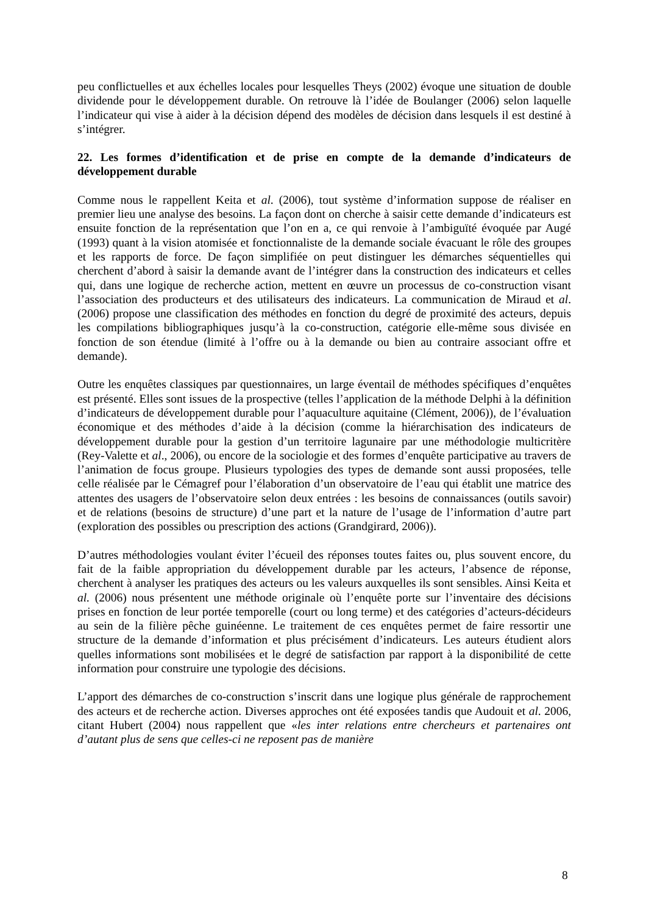peu conflictuelles et aux échelles locales pour lesquelles Theys (2002) évoque une situation de double dividende pour le développement durable. On retrouve là l’idée de Boulanger (2006) selon laquelle l’indicateur qui vise à aider à la décision dépend des modèles de décision dans lesquels il est destiné à s’intégrer.
22. Les formes d’identification et de prise en compte de la demande d’indicateurs de développement durable
Comme nous le rappellent Keita et al. (2006), tout système d’information suppose de réaliser en premier lieu une analyse des besoins. La façon dont on cherche à saisir cette demande d’indicateurs est ensuite fonction de la représentation que l’on en a, ce qui renvoie à l’ambiguïté évoquée par Augé (1993) quant à la vision atomisée et fonctionnaliste de la demande sociale évacuant le rôle des groupes et les rapports de force. De façon simplifiée on peut distinguer les démarches séquentielles qui cherchent d’abord à saisir la demande avant de l’intégrer dans la construction des indicateurs et celles qui, dans une logique de recherche action, mettent en œuvre un processus de co-construction visant l’association des producteurs et des utilisateurs des indicateurs. La communication de Miraud et al. (2006) propose une classification des méthodes en fonction du degré de proximité des acteurs, depuis les compilations bibliographiques jusqu’à la co-construction, catégorie elle-même sous divisée en fonction de son étendue (limité à l’offre ou à la demande ou bien au contraire associant offre et demande).
Outre les enquêtes classiques par questionnaires, un large éventail de méthodes spécifiques d’enquêtes est présenté. Elles sont issues de la prospective (telles l’application de la méthode Delphi à la définition d’indicateurs de développement durable pour l’aquaculture aquitaine (Clément, 2006)), de l’évaluation économique et des méthodes d’aide à la décision (comme la hiérarchisation des indicateurs de développement durable pour la gestion d’un territoire lagunaire par une méthodologie multicritère (Rey-Valette et al., 2006), ou encore de la sociologie et des formes d’enquête participative au travers de l’animation de focus groupe. Plusieurs typologies des types de demande sont aussi proposées, telle celle réalisée par le Cémagref pour l’élaboration d’un observatoire de l’eau qui établit une matrice des attentes des usagers de l’observatoire selon deux entrées : les besoins de connaissances (outils savoir) et de relations (besoins de structure) d’une part et la nature de l’usage de l’information d’autre part (exploration des possibles ou prescription des actions (Grandgirard, 2006)).
D’autres méthodologies voulant éviter l’écueil des réponses toutes faites ou, plus souvent encore, du fait de la faible appropriation du développement durable par les acteurs, l’absence de réponse, cherchent à analyser les pratiques des acteurs ou les valeurs auxquelles ils sont sensibles. Ainsi Keita et al. (2006) nous présentent une méthode originale où l’enquête porte sur l’inventaire des décisions prises en fonction de leur portée temporelle (court ou long terme) et des catégories d’acteurs-décideurs au sein de la filière pêche guinéenne. Le traitement de ces enquêtes permet de faire ressortir une structure de la demande d’information et plus précisément d’indicateurs. Les auteurs étudient alors quelles informations sont mobilisées et le degré de satisfaction par rapport à la disponibilité de cette information pour construire une typologie des décisions.
L’apport des démarches de co-construction s’inscrit dans une logique plus générale de rapprochement des acteurs et de recherche action. Diverses approches ont été exposées tandis que Audouit et al. 2006, citant Hubert (2004) nous rappellent que «les inter relations entre chercheurs et partenaires ont d’autant plus de sens que celles-ci ne reposent pas de manière
8